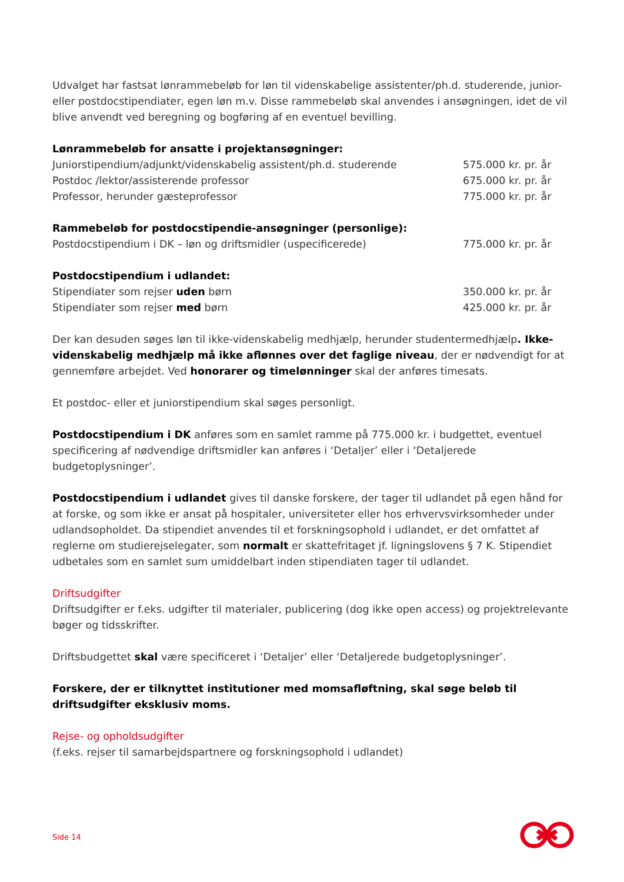Udvalget har fastsat lønrammebeløb for løn til videnskabelige assistenter/ph.d. studerende, junior- eller postdocstipendiater, egen løn m.v. Disse rammebeløb skal anvendes i ansøgningen, idet de vil blive anvendt ved beregning og bogføring af en eventuel bevilling.
| Lønrammebeløb for ansatte i projektansøgninger: | |
| Juniorstipendium/adjunkt/videnskabelig assistent/ph.d. studerende | 575.000 kr. pr. år |
| Postdoc /lektor/assisterende professor | 675.000 kr. pr. år |
| Professor, herunder gæsteprofessor | 775.000 kr. pr. år |
| Rammebeløb for postdocstipendie-ansøgninger (personlige): | |
| Postdocstipendium i DK – løn og driftsmidler (uspecificerede) | 775.000 kr. pr. år |
| Postdocstipendium i udlandet: | |
| Stipendiater som rejser uden børn | 350.000 kr. pr. år |
| Stipendiater som rejser med børn | 425.000 kr. pr. år |
Der kan desuden søges løn til ikke-videnskabelig medhjælp, herunder studentermedhjælp. Ikke-videnskabelig medhjælp må ikke aflønnes over det faglige niveau, der er nødvendigt for at gennemføre arbejdet. Ved honorarer og timelønninger skal der anføres timesats.
Et postdoc- eller et juniorstipendium skal søges personligt.
Postdocstipendium i DK anføres som en samlet ramme på 775.000 kr. i budgettet, eventuel specificering af nødvendige driftsmidler kan anføres i ‘Detaljer’ eller i ‘Detaljerede budgetoplysninger’.
Postdocstipendium i udlandet gives til danske forskere, der tager til udlandet på egen hånd for at forske, og som ikke er ansat på hospitaler, universiteter eller hos erhvervsvirksomheder under udlandsopholdet. Da stipendiet anvendes til et forskningsophold i udlandet, er det omfattet af reglerne om studierejselegater, som normalt er skattefritaget jf. ligningslovens § 7 K. Stipendiet udbetales som en samlet sum umiddelbart inden stipendiaten tager til udlandet.
Driftsudgifter
Driftsudgifter er f.eks. udgifter til materialer, publicering (dog ikke open access) og projektrelevante bøger og tidsskrifter.
Driftsbudgettet skal være specificeret i ‘Detaljer’ eller ‘Detaljerede budgetoplysninger’.
Forskere, der er tilknyttet institutioner med momsafløftning, skal søge beløb til driftsudgifter eksklusiv moms.
Rejse- og opholdsudgifter
(f.eks. rejser til samarbejdspartnere og forskningsophold i udlandet)
Side 14